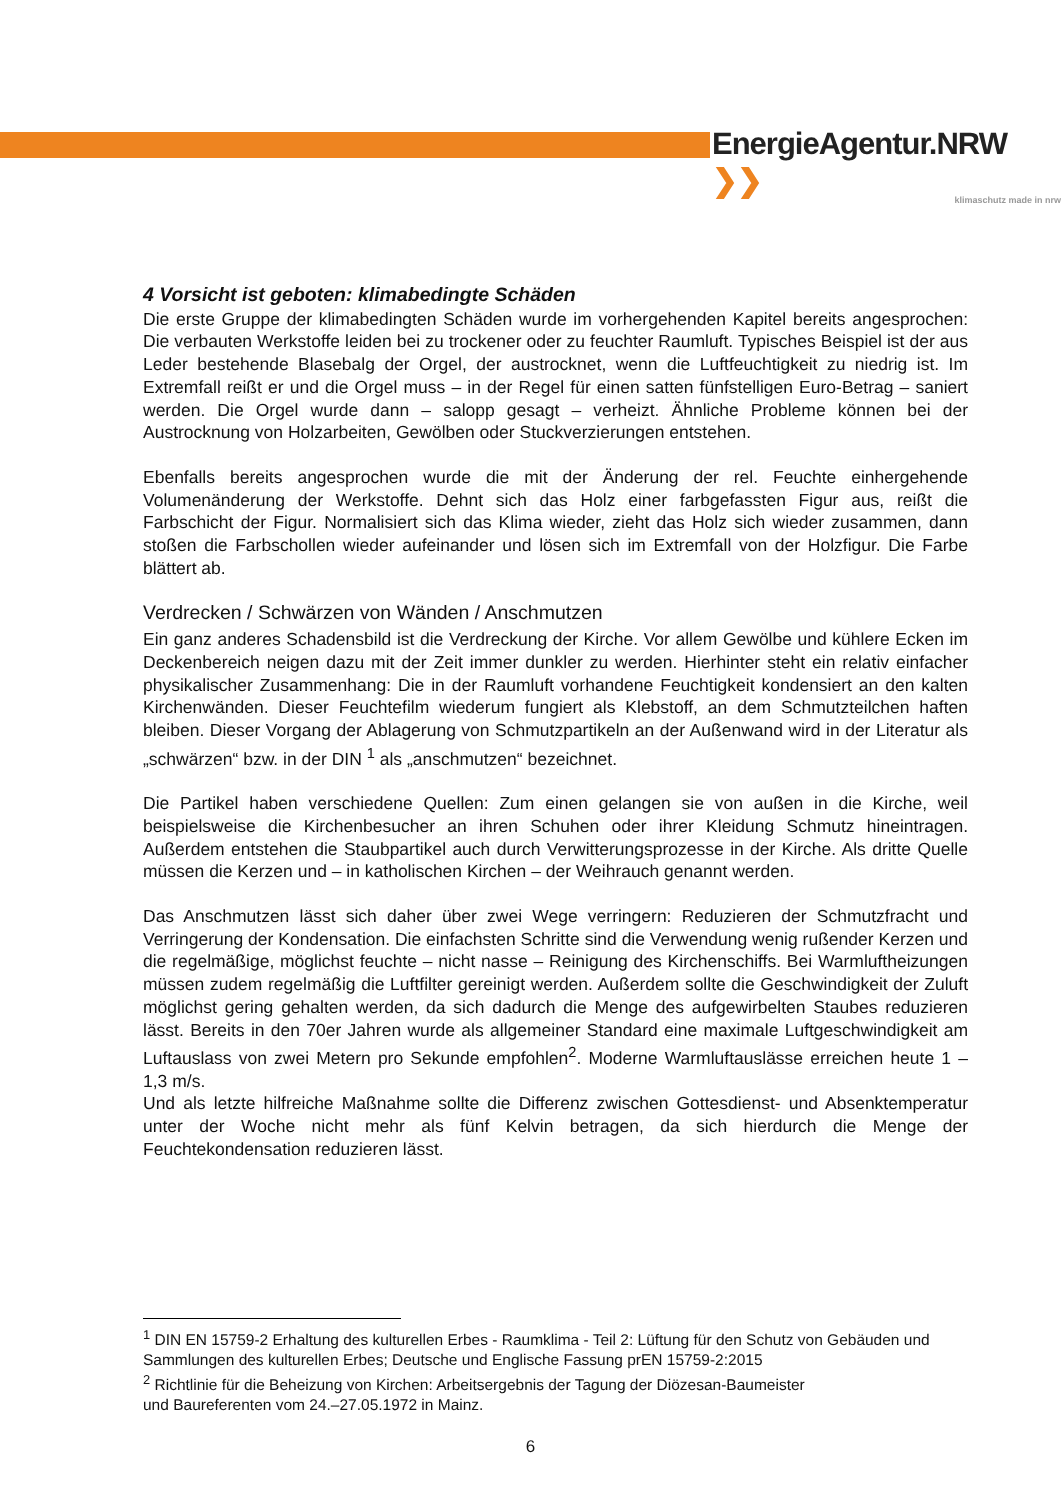EnergieAgentur.NRW ❯❯
klimaschutz made in nrw
4 Vorsicht ist geboten: klimabedingte Schäden
Die erste Gruppe der klimabedingten Schäden wurde im vorhergehenden Kapitel bereits angesprochen: Die verbauten Werkstoffe leiden bei zu trockener oder zu feuchter Raumluft. Typisches Beispiel ist der aus Leder bestehende Blasebalg der Orgel, der austrocknet, wenn die Luftfeuchtigkeit zu niedrig ist. Im Extremfall reißt er und die Orgel muss – in der Regel für einen satten fünfstelligen Euro-Betrag – saniert werden. Die Orgel wurde dann – salopp gesagt – verheizt. Ähnliche Probleme können bei der Austrocknung von Holzarbeiten, Gewölben oder Stuckverzierungen entstehen.
Ebenfalls bereits angesprochen wurde die mit der Änderung der rel. Feuchte einhergehende Volumenänderung der Werkstoffe. Dehnt sich das Holz einer farbgefassten Figur aus, reißt die Farbschicht der Figur. Normalisiert sich das Klima wieder, zieht das Holz sich wieder zusammen, dann stoßen die Farbschollen wieder aufeinander und lösen sich im Extremfall von der Holzfigur. Die Farbe blättert ab.
Verdrecken / Schwärzen von Wänden / Anschmutzen
Ein ganz anderes Schadensbild ist die Verdreckung der Kirche. Vor allem Gewölbe und kühlere Ecken im Deckenbereich neigen dazu mit der Zeit immer dunkler zu werden. Hierhinter steht ein relativ einfacher physikalischer Zusammenhang: Die in der Raumluft vorhandene Feuchtigkeit kondensiert an den kalten Kirchenwänden. Dieser Feuchtefilm wiederum fungiert als Klebstoff, an dem Schmutzteilchen haften bleiben. Dieser Vorgang der Ablagerung von Schmutzpartikeln an der Außenwand wird in der Literatur als „schwärzen“ bzw. in der DIN <sup>1</sup> als „anschmutzen“ bezeichnet.
Die Partikel haben verschiedene Quellen: Zum einen gelangen sie von außen in die Kirche, weil beispielsweise die Kirchenbesucher an ihren Schuhen oder ihrer Kleidung Schmutz hineintragen. Außerdem entstehen die Staubpartikel auch durch Verwitterungsprozesse in der Kirche. Als dritte Quelle müssen die Kerzen und – in katholischen Kirchen – der Weihrauch genannt werden.
Das Anschmutzen lässt sich daher über zwei Wege verringern: Reduzieren der Schmutzfracht und Verringerung der Kondensation. Die einfachsten Schritte sind die Verwendung wenig rußender Kerzen und die regelmäßige, möglichst feuchte – nicht nasse – Reinigung des Kirchenschiffs. Bei Warmluftheizungen müssen zudem regelmäßig die Luftfilter gereinigt werden. Außerdem sollte die Geschwindigkeit der Zuluft möglichst gering gehalten werden, da sich dadurch die Menge des aufgewirbelten Staubes reduzieren lässt. Bereits in den 70er Jahren wurde als allgemeiner Standard eine maximale Luftgeschwindigkeit am Luftauslass von zwei Metern pro Sekunde empfohlen<sup>2</sup>. Moderne Warmluftauslässe erreichen heute 1 – 1,3 m/s.
Und als letzte hilfreiche Maßnahme sollte die Differenz zwischen Gottesdienst- und Absenktemperatur unter der Woche nicht mehr als fünf Kelvin betragen, da sich hierdurch die Menge der Feuchtekondensation reduzieren lässt.
<sup>1</sup> DIN EN 15759-2 Erhaltung des kulturellen Erbes - Raumklima - Teil 2: Lüftung für den Schutz von Gebäuden und Sammlungen des kulturellen Erbes; Deutsche und Englische Fassung prEN 15759-2:2015
<sup>2</sup> Richtlinie für die Beheizung von Kirchen: Arbeitsergebnis der Tagung der Diözesan-Baumeister
und Baureferenten vom 24.–27.05.1972 in Mainz.
6